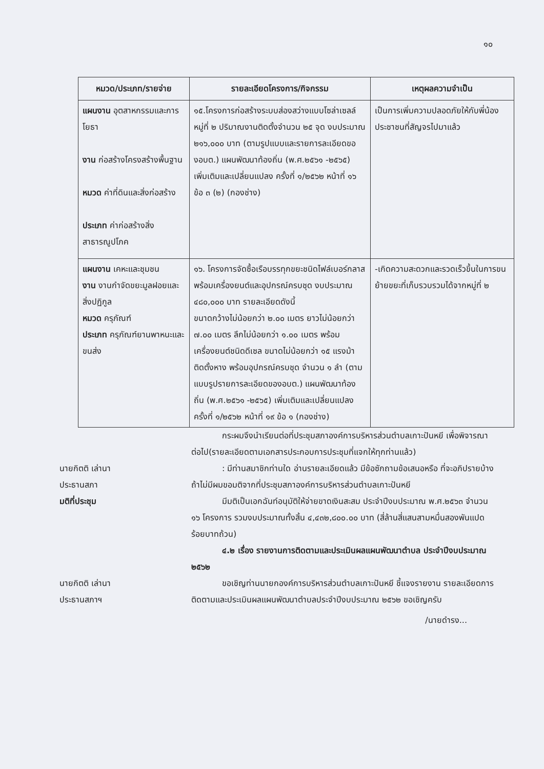๑๐
| หมวด/ประเภท/รายจ่าย | รายละเอียดโครงการ/กิจกรรม | เหตุผลความจำเป็น |
| --- | --- | --- |
| แผนงาน อุตสาหกรรมและการโยธา งาน ก่อสร้างโครงสร้างพื้นฐาน หมวด ค่าที่ดินและสิ่งก่อสร้าง ประเภท ค่าก่อสร้างสิ่งสาธารณูปโภค | ๑๕.โครงการก่อสร้างระบบส่องสว่างแบบโซล่าเซลล์ หมู่ที่ ๒ ปริมาณงานติดตั้งจำนวน ๒๕ จุด งบประมาณ ๒๑๖,๐๐๐ บาท (ตามรูปแบบและรายการละเอียดของอบต.) แผนพัฒนาท้องถิ่น (พ.ศ.๒๕๖๑ -๒๕๖๕) เพิ่มเติมและเปลี่ยนแปลง ครั้งที่ ๑/๒๕๖๒ หน้าที่ ๑๖ ข้อ ๓ (๒) (กองช่าง) | เป็นการเพิ่มความปลอดภัยให้กับพี่น้องประชาชนที่สัญจรไปมาแล้ว |
| แผนงาน เคหะและชุมชน งาน งานกำจัดขยะมูลฝอยและสิ่งปฏิกูล หมวด ครุภัณฑ์ ประเภท ครุภัณฑ์ยานพาหนะและขนส่ง | ๑๖. โครงการจัดซื้อเรือบรรทุกขยะชนิดไฟล์เบอร์กลาส พร้อมเครื่องยนต์และอุปกรณ์ครบชุด งบประมาณ ๔๘๐,๐๐๐ บาท รายละเอียดดังนี้ ขนาดกว้างไม่น้อยกว่า ๒.๐๐ เมตร ยาวไม่น้อยกว่า ๗.๐๐ เมตร ลึกไม่น้อยกว่า ๑.๐๐ เมตร พร้อมเครื่องยนต์ชนิดดีเซล ขนาดไม่น้อยกว่า ๑๕ แรงม้า ติดตั้งหาง พร้อมอุปกรณ์ครบชุด จำนวน ๑ ลำ (ตามแบบรูปรายการละเอียดของอบต.) แผนพัฒนาท้องถิ่น (พ.ศ.๒๕๖๑ -๒๕๖๕) เพิ่มเติมและเปลี่ยนแปลง ครั้งที่ ๑/๒๕๖๒ หน้าที่ ๑๙ ข้อ ๑ (กองช่าง) | -เกิดความสะดวกและรวดเร็วขึ้นในการขนย้ายขยะที่เก็บรวบรวมได้จากหมู่ที่ ๒ |
กระผมจึงนำเรียนต่อที่ประชุมสภาองค์การบริหารส่วนตำบลเกาะปันหยี เพื่อพิจารณาต่อไป(รายละเอียดตามเอกสารประกอบการประชุมที่แจกให้ทุกท่านแล้ว)
นายกิตติ เล่านา
ประธานสภา
: มีท่านสมาชิกท่านใด อ่านรายละเอียดแล้ว มีข้อซักถามข้อเสนอหรือ ที่จะอภิปรายบ้าง ถ้าไม่มีผมขอมติจากที่ประชุมสภาองค์การบริหารส่วนตำบลเกาะปันหยี
มติที่ประชุม มีมติเป็นเอกฉันท์อนุมัติให้จ่ายขาดเงินสะสม ประจำปีงบประมาณ พ.ศ.๒๕๖๓ จำนวน ๑๖ โครงการ รวมงบประมาณทั้งสิ้น ๔,๔๓๒,๘๐๐.๐๐ บาท (สี่ล้านสี่แสนสามหมื่นสองพันแปดร้อยบาทถ้วน)
๔.๒ เรื่อง รายงานการติดตามและประเมินผลแผนพัฒนาตำบล ประจำปีงบประมาณ ๒๕๖๒
นายกิตติ เล่านา
ประธานสภาฯ
ขอเชิญท่านนายกองค์การบริหารส่วนตำบลเกาะปันหยี ชี้แจงรายงาน รายละเอียดการติดตามและประเมินผลแผนพัฒนาตำบลประจำปีงบประมาณ ๒๕๖๒ ขอเชิญครับ
/นายดำรง...